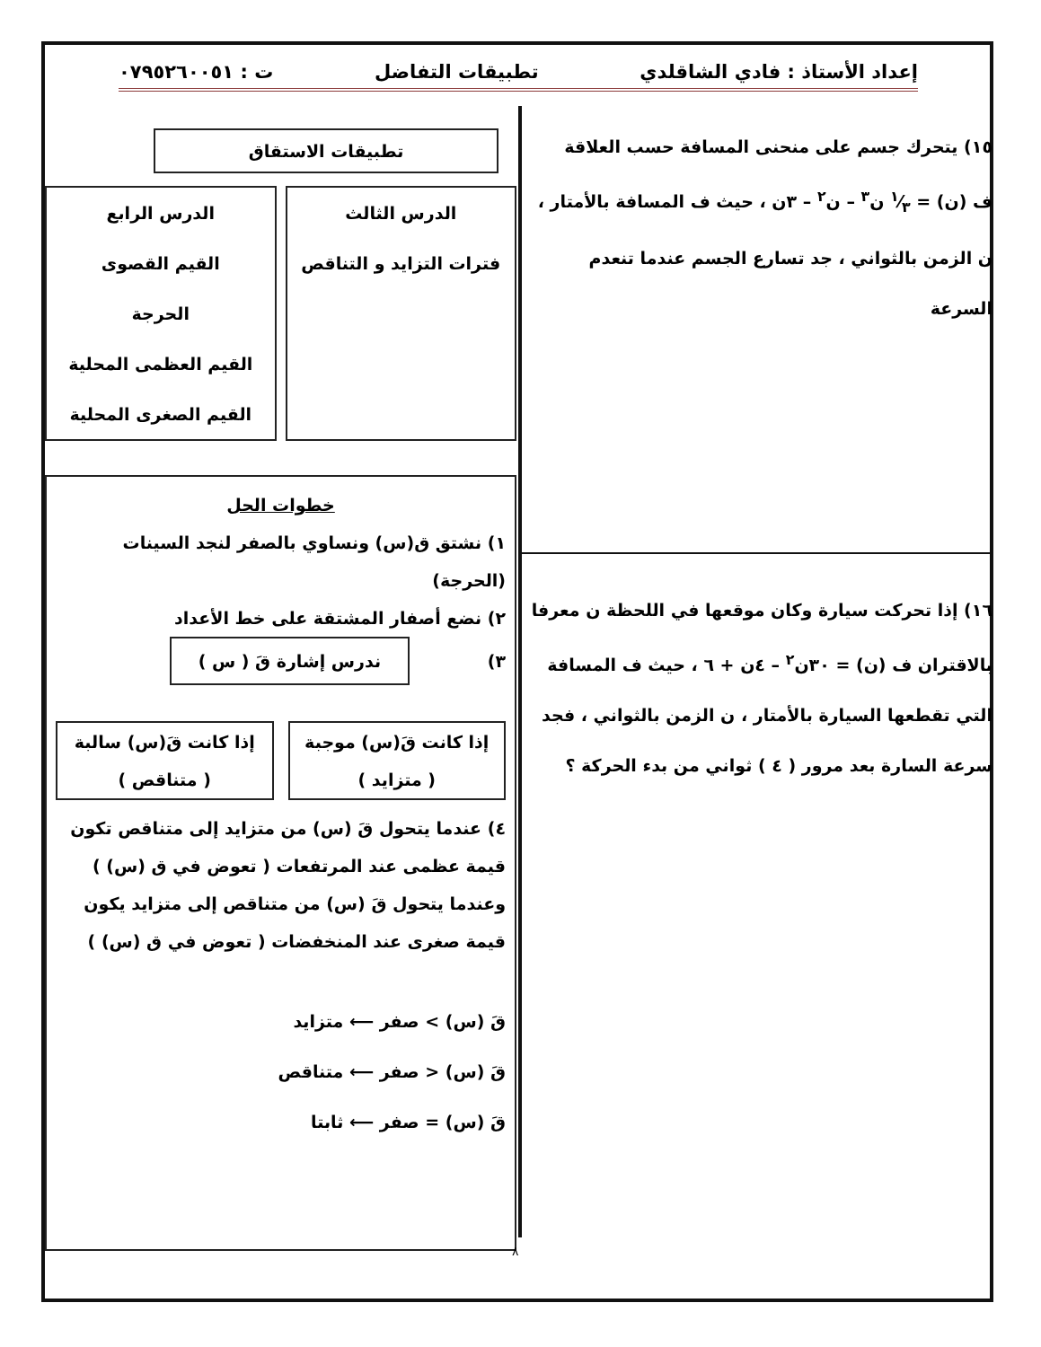إعداد الأستاذ : فادي الشاقلدي تطبيقات التفاضل ت : ٠٧٩٥٢٦٠٠٥١
١٥) يتحرك جسم على منحنى المسافة حسب العلاقة
ف (ن) = ١⁄٣ ن<sup>٣</sup> – ن<sup>٢</sup> – ٣ن ، حيث ف المسافة بالأمتار ،
ن الزمن بالثواني ، جد تسارع الجسم عندما تنعدم السرعة
١٦) إذا تحركت سيارة وكان موقعها في اللحظة ن معرفا
بالاقتران ف (ن) = ٣٠ن<sup>٢</sup> – ٤ن + ٦ ، حيث ف المسافة
التي تقطعها السيارة بالأمتار ، ن الزمن بالثواني ، فجد
سرعة السارة بعد مرور ( ٤ ) ثواني من بدء الحركة ؟
تطبيقات الاستقاق
الدرس الثالث
فترات التزايد و التناقص
الدرس الرابع
القيم القصوى
الحرجة
القيم العظمى المحلية
القيم الصغرى المحلية
خطوات الحل
١) نشتق ق(س) ونساوي بالصفر لنجد السينات (الحرجة)
٢) نضع أصفار المشتقة على خط الأعداد
٣) ندرس إشارة قَ ( س )
إذا كانت قَ(س) موجبة
( متزايد )
إذا كانت قَ(س) سالبة
( متناقص )
٤) عندما يتحول قَ (س) من متزايد إلى متناقص تكون قيمة عظمى عند المرتفعات ( تعوض في ق (س) )
وعندما يتحول قَ (س) من متناقص إلى متزايد يكون قيمة صغرى عند المنخفضات ( تعوض في ق (س) )
قَ (س) > صفر ⟵ متزايد
قَ (س) < صفر ⟵ متناقص
قَ (س) = صفر ⟵ ثابتا
٨